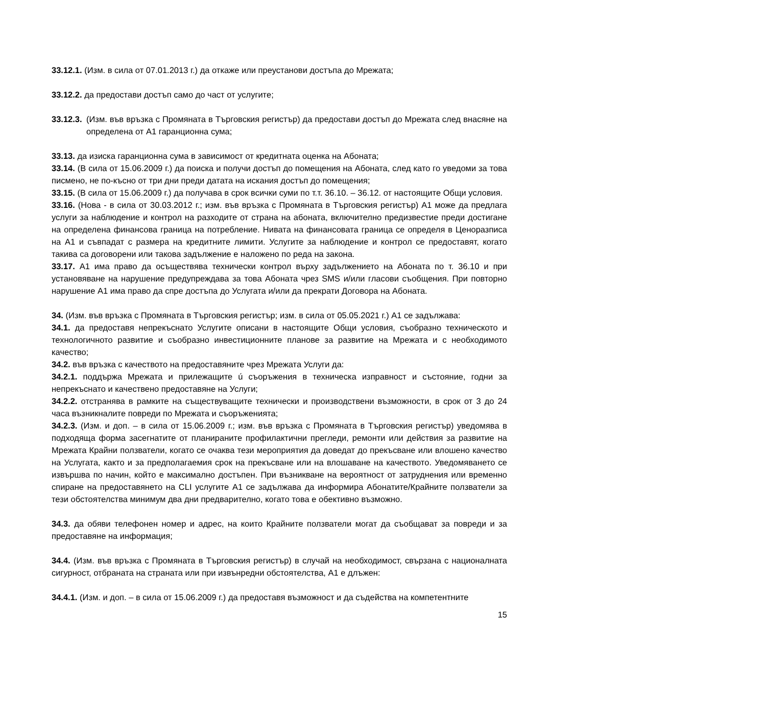33.12.1. (Изм. в сила от 07.01.2013 г.) да откаже или преустанови достъпа до Мрежата;
33.12.2. да предостави достъп само до част от услугите;
33.12.3. (Изм. във връзка с Промяната в Търговския регистър) да предостави достъп до Мрежата след внасяне на определена от А1 гаранционна сума;
33.13. да изиска гаранционна сума в зависимост от кредитната оценка на Абоната;
33.14. (В сила от 15.06.2009 г.) да поиска и получи достъп до помещения на Абоната, след като го уведоми за това писмено, не по-късно от три дни преди датата на искания достъп до помещения;
33.15. (В сила от 15.06.2009 г.) да получава в срок всички суми по т.т. 36.10. – 36.12. от настоящите Общи условия.
33.16. (Нова - в сила от 30.03.2012 г.; изм. във връзка с Промяната в Търговския регистър) А1 може да предлага услуги за наблюдение и контрол на разходите от страна на абоната, включително предизвестие преди достигане на определена финансова граница на потребление. Нивата на финансовата граница се определя в Ценоразписа на А1 и съвпадат с размера на кредитните лимити. Услугите за наблюдение и контрол се предоставят, когато такива са договорени или такова задължение е наложено по реда на закона.
33.17. А1 има право да осъществява технически контрол върху задължението на Абоната по т. 36.10 и при установяване на нарушение предупреждава за това Абоната чрез SMS и/или гласови съобщения. При повторно нарушение А1 има право да спре достъпа до Услугата и/или да прекрати Договора на Абоната.
34. (Изм. във връзка с Промяната в Търговския регистър; изм. в сила от 05.05.2021 г.) А1 се задължава:
34.1. да предоставя непрекъснато Услугите описани в настоящите Общи условия, съобразно техническото и технологичното развитие и съобразно инвестиционните планове за развитие на Мрежата и с необходимото качество;
34.2. във връзка с качеството на предоставяните чрез Мрежата Услуги да:
34.2.1. поддържа Мрежата и прилежащите ú съоръжения в техническа изправност и състояние, годни за непрекъснато и качествено предоставяне на Услуги;
34.2.2. отстранява в рамките на съществуващите технически и производствени възможности, в срок от 3 до 24 часа възникналите повреди по Мрежата и съоръженията;
34.2.3. (Изм. и доп. – в сила от 15.06.2009 г.; изм. във връзка с Промяната в Търговския регистър) уведомява в подходяща форма засегнатите от планираните профилактични прегледи, ремонти или действия за развитие на Мрежата Крайни ползватели, когато се очаква тези мероприятия да доведат до прекъсване или влошено качество на Услугата, както и за предполагаемия срок на прекъсване или на влошаване на качеството. Уведомяването се извършва по начин, който е максимално достъпен. При възникване на вероятност от затруднения или временно спиране на предоставянето на CLI услугите А1 се задължава да информира Абонатите/Крайните ползватели за тези обстоятелства минимум два дни предварително, когато това е обективно възможно.
34.3. да обяви телефонен номер и адрес, на които Крайните ползватели могат да съобщават за повреди и за предоставяне на информация;
34.4. (Изм. във връзка с Промяната в Търговския регистър) в случай на необходимост, свързана с националната сигурност, отбраната на страната или при извънредни обстоятелства, А1 е длъжен:
34.4.1. (Изм. и доп. – в сила от 15.06.2009 г.) да предоставя възможност и да съдейства на компетентните
15